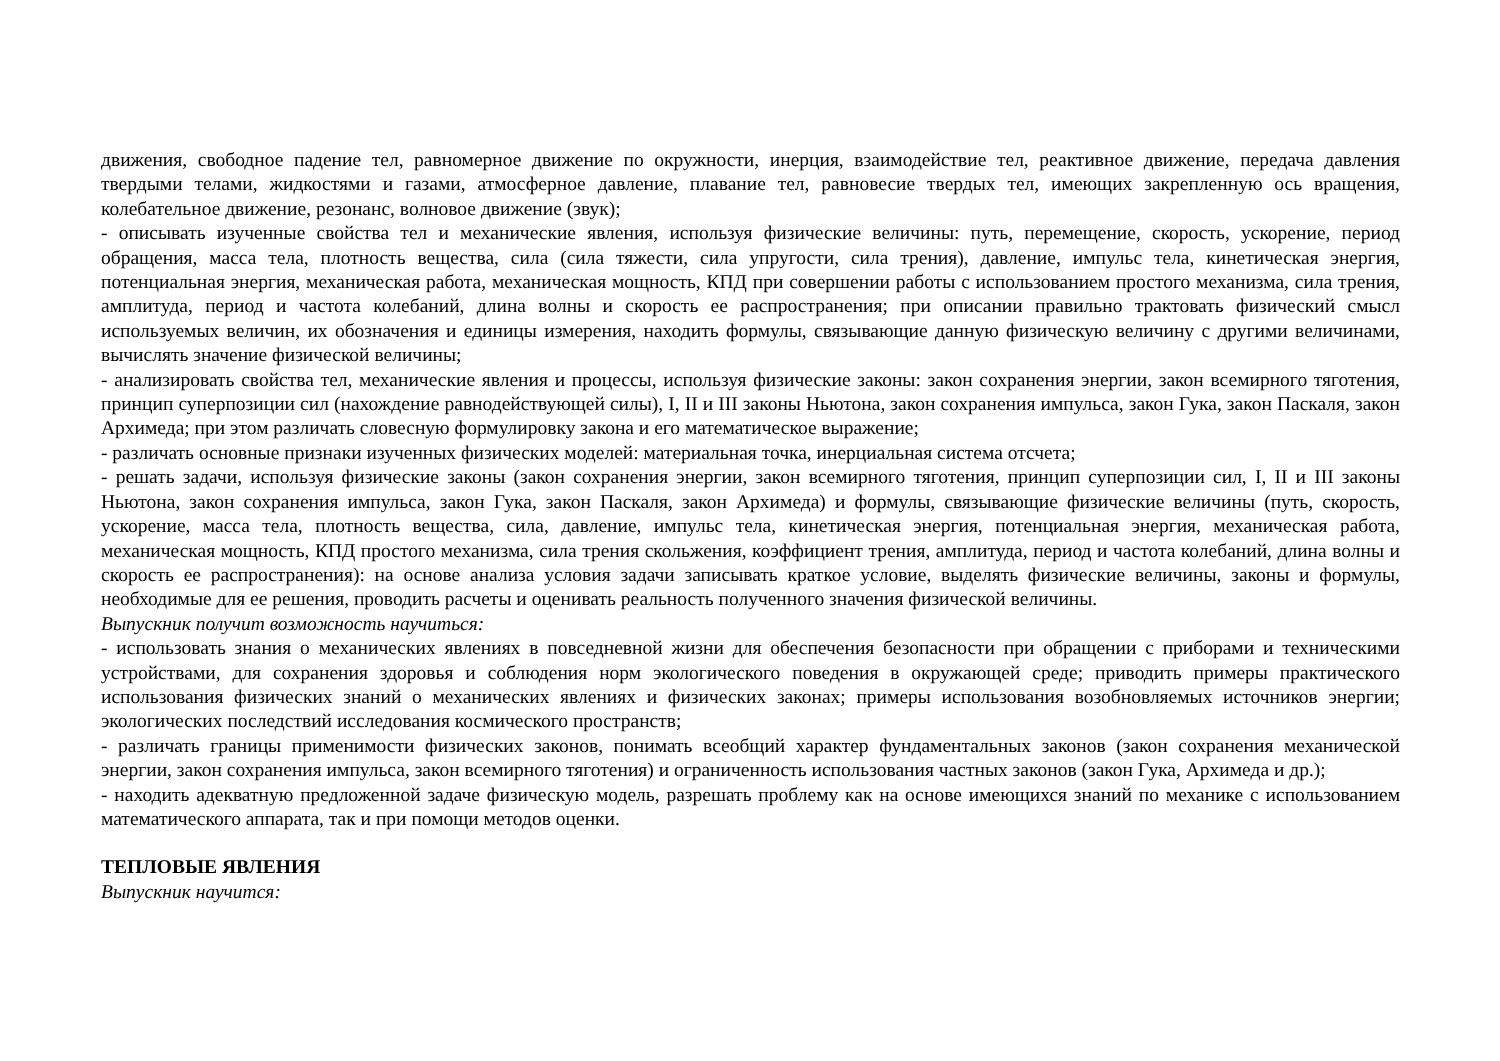движения, свободное падение тел, равномерное движение по окружности, инерция, взаимодействие тел, реактивное движение, передача давления твердыми телами, жидкостями и газами, атмосферное давление, плавание тел, равновесие твердых тел, имеющих закрепленную ось вращения, колебательное движение, резонанс, волновое движение (звук);
- описывать изученные свойства тел и механические явления, используя физические величины: путь, перемещение, скорость, ускорение, период обращения, масса тела, плотность вещества, сила (сила тяжести, сила упругости, сила трения), давление, импульс тела, кинетическая энергия, потенциальная энергия, механическая работа, механическая мощность, КПД при совершении работы с использованием простого механизма, сила трения, амплитуда, период и частота колебаний, длина волны и скорость ее распространения; при описании правильно трактовать физический смысл используемых величин, их обозначения и единицы измерения, находить формулы, связывающие данную физическую величину с другими величинами, вычислять значение физической величины;
- анализировать свойства тел, механические явления и процессы, используя физические законы: закон сохранения энергии, закон всемирного тяготения, принцип суперпозиции сил (нахождение равнодействующей силы), I, II и III законы Ньютона, закон сохранения импульса, закон Гука, закон Паскаля, закон Архимеда; при этом различать словесную формулировку закона и его математическое выражение;
- различать основные признаки изученных физических моделей: материальная точка, инерциальная система отсчета;
- решать задачи, используя физические законы (закон сохранения энергии, закон всемирного тяготения, принцип суперпозиции сил, I, II и III законы Ньютона, закон сохранения импульса, закон Гука, закон Паскаля, закон Архимеда) и формулы, связывающие физические величины (путь, скорость, ускорение, масса тела, плотность вещества, сила, давление, импульс тела, кинетическая энергия, потенциальная энергия, механическая работа, механическая мощность, КПД простого механизма, сила трения скольжения, коэффициент трения, амплитуда, период и частота колебаний, длина волны и скорость ее распространения): на основе анализа условия задачи записывать краткое условие, выделять физические величины, законы и формулы, необходимые для ее решения, проводить расчеты и оценивать реальность полученного значения физической величины.
Выпускник получит возможность научиться:
- использовать знания о механических явлениях в повседневной жизни для обеспечения безопасности при обращении с приборами и техническими устройствами, для сохранения здоровья и соблюдения норм экологического поведения в окружающей среде; приводить примеры практического использования физических знаний о механических явлениях и физических законах; примеры использования возобновляемых источников энергии; экологических последствий исследования космического пространств;
- различать границы применимости физических законов, понимать всеобщий характер фундаментальных законов (закон сохранения механической энергии, закон сохранения импульса, закон всемирного тяготения) и ограниченность использования частных законов (закон Гука, Архимеда и др.);
- находить адекватную предложенной задаче физическую модель, разрешать проблему как на основе имеющихся знаний по механике с использованием математического аппарата, так и при помощи методов оценки.
ТЕПЛОВЫЕ ЯВЛЕНИЯ
Выпускник научится: